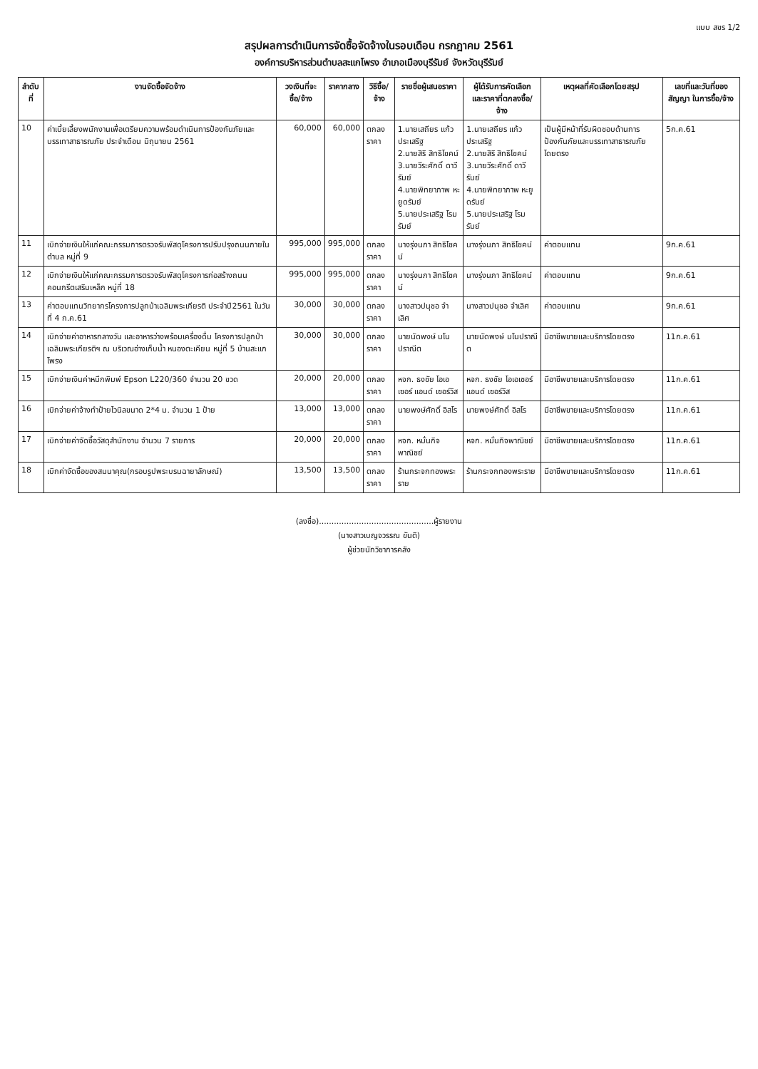แบบ สขร 1/2
สรุปผลการดำเนินการจัดซื้อจัดจ้างในรอบเดือน กรกฎาคม 2561
องค์การบริหารส่วนตำบลสะแกโพรง อำเภอเมืองบุรีรัมย์ จังหวัดบุรีรัมย์
| ลำดับที่ | งานจัดซื้อจัดจ้าง | วงเงินที่จะซื้อ/จ้าง | ราคากลาง | วิธีซื้อ/จ้าง | รายชื่อผู้เสนอราคา | ผู้ได้รับการคัดเลือก และราคาที่ตกลงซื้อ/จ้าง | เหตุผลที่คัดเลือกโดยสรุป | เลขที่และวันที่ของสัญญา ในการซื้อ/จ้าง |
| --- | --- | --- | --- | --- | --- | --- | --- | --- |
| 10 | ค่าเบี้ยเลี้ยงพนักงานเพื่อเตรียมความพร้อมดำเนินการป้องกันภัยและบรรเทาสาธารณภัย ประจำเดือน มิถุนายน 2561 | 60,000 | 60,000 | ตกลงราคา | 1.นายเสถียร แก้วประเสริฐ 2.นายสิริ สิทธิโชคน์ 3.นายวีระศักดิ์ ดาวีรัมย์ 4.นายพิทยาภาพ หะยูดรัมย์ 5.นายประเสริฐ โรมรัมย์ | 1.นายเสถียร แก้วประเสริฐ 2.นายสิริ สิทธิโชคน์ 3.นายวีระศักดิ์ ดาวีรัมย์ 4.นายพิทยาภาพ หะยูดรัมย์ 5.นายประเสริฐ โรมรัมย์ | เป็นผู้มีหน้าที่รับผิดชอบด้านการป้องกันภัยและบรรเทาสาธารณภัยโดยตรง | 5ก.ค.61 |
| 11 | เบิกจ่ายเงินให้แก่คณะกรรมการตรวจรับพัสดุโครงการปรับปรุงถนนภายในตำบล หมู่ที่ 9 | 995,000 | 995,000 | ตกลงราคา | นางรุ่งนภา สิทธิโชคน์ | นางรุ่งนภา สิทธิโชคน์ | ค่าตอบแทน | 9ก.ค.61 |
| 12 | เบิกจ่ายเงินให้แก่คณะกรรมการตรวจรับพัสดุโครงการก่อสร้างถนนคอนกรีตเสริมเหล็ก หมู่ที่ 18 | 995,000 | 995,000 | ตกลงราคา | นางรุ่งนภา สิทธิโชคน์ | นางรุ่งนภา สิทธิโชคน์ | ค่าตอบแทน | 9ก.ค.61 |
| 13 | ค่าตอบแทนวิทยากรโครงการปลูกป่าเฉลิมพระเกียรติ ประจำปี2561 ในวันที่ 4 ก.ค.61 | 30,000 | 30,000 | ตกลงราคา | นางสาวปนุชอ จำเลิศ | นางสาวปนุชอ จำเลิศ | ค่าตอบแทน | 9ก.ค.61 |
| 14 | เบิกจ่ายค่าอาหารกลางวัน และอาหารว่างพร้อมเครื่องดื่ม โครงการปลูกป่าเฉลิมพระเกียรติฯ ณ บริเวณอ่างเก็บน้ำ หนองตะเคียน หมู่ที่ 5 บ้านสะแกโพรง | 30,000 | 30,000 | ตกลงราคา | นายนัดพงษ์ มโนปราณีต | นายนัดพงษ์ มโนปราณีต | มีอาชีพขายและบริการโดยตรง | 11ก.ค.61 |
| 15 | เบิกจ่ายเงินค่าหมึกพิมพ์ Epson L220/360 จำนวน 20 ขวด | 20,000 | 20,000 | ตกลงราคา | หจก. ธงชัย โอเอเซอร์ แอนด์ เซอร์วิส | หจก. ธงชัย โอเอเซอร์ แอนด์ เซอร์วิส | มีอาชีพขายและบริการโดยตรง | 11ก.ค.61 |
| 16 | เบิกจ่ายค่าจ้างทำป้ายไวนิลขนาด 2*4 ม. จำนวน 1 ป้าย | 13,000 | 13,000 | ตกลงราคา | นายพงษ์ศักดิ์ อิสโร | นายพงษ์ศักดิ์ อิสโร | มีอาชีพขายและบริการโดยตรง | 11ก.ค.61 |
| 17 | เบิกจ่ายค่าจัดซื้อวัสดุสำนักงาน จำนวน 7 รายการ | 20,000 | 20,000 | ตกลงราคา | หจก. หมั่นกิจพาณิชย์ | หจก. หมั่นกิจพาณิชย์ | มีอาชีพขายและบริการโดยตรง | 11ก.ค.61 |
| 18 | เบิกค่าจัดซื้อของสมนาคุณ(กรอบรูปพระบรมฉายาลักษณ์) | 13,500 | 13,500 | ตกลงราคา | ร้านกระจกทองพระราย | ร้านกระจกทองพระราย | มีอาชีพขายและบริการโดยตรง | 11ก.ค.61 |
(ลงชื่อ)..............................................ผู้รายงาน
(นางสาวเบญจวรรณ ขันติ)
ผู้ช่วยนักวิชาการคลัง